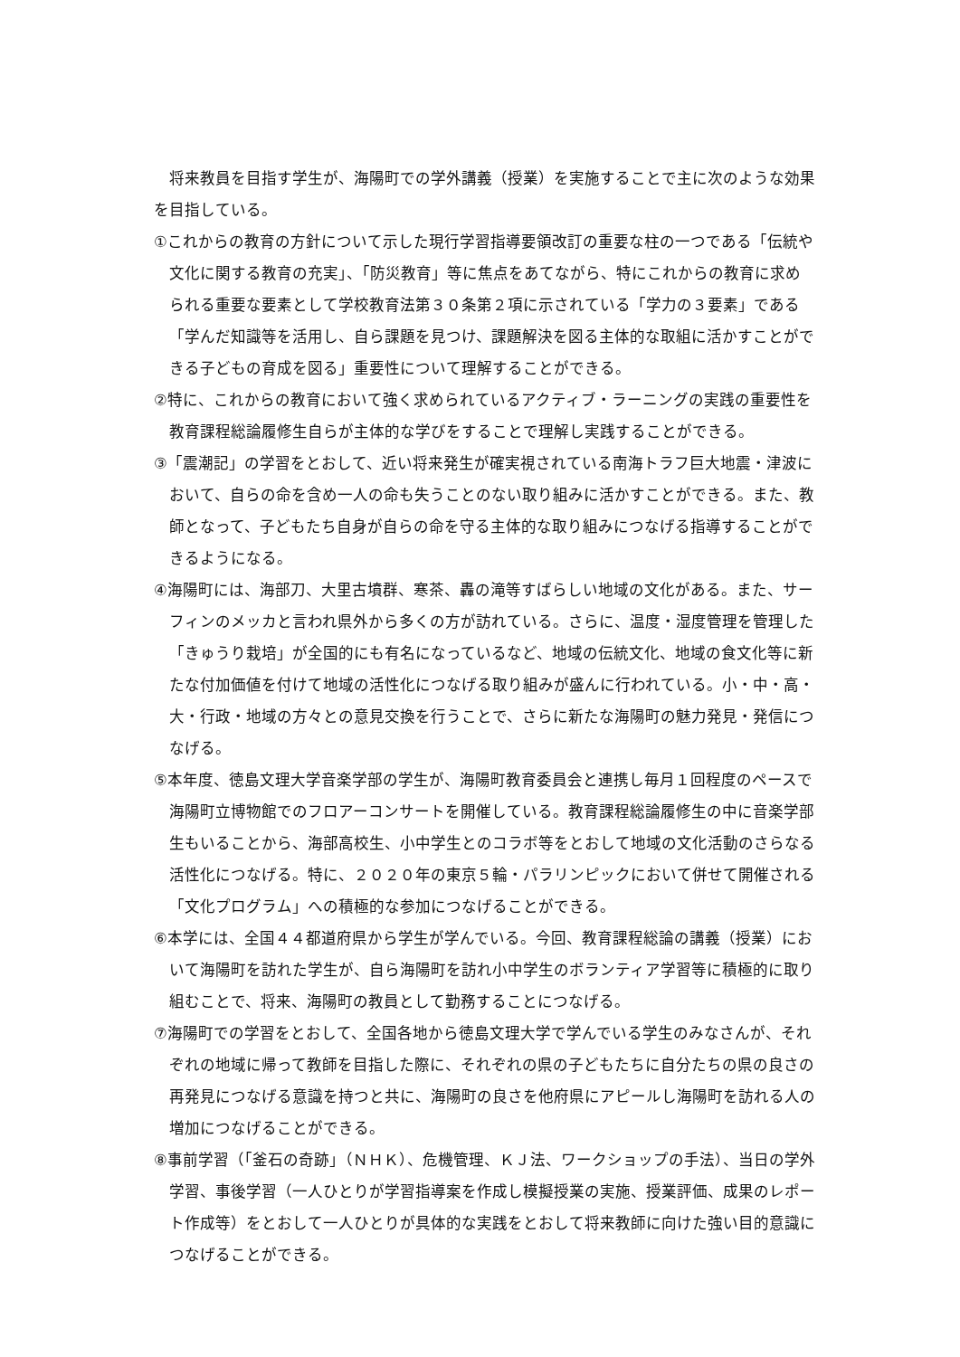将来教員を目指す学生が、海陽町での学外講義（授業）を実施することで主に次のような効果を目指している。
①これからの教育の方針について示した現行学習指導要領改訂の重要な柱の一つである「伝統や文化に関する教育の充実」、「防災教育」等に焦点をあてながら、特にこれからの教育に求められる重要な要素として学校教育法第３０条第２項に示されている「学力の３要素」である「学んだ知識等を活用し、自ら課題を見つけ、課題解決を図る主体的な取組に活かすことができる子どもの育成を図る」重要性について理解することができる。
②特に、これからの教育において強く求められているアクティブ・ラーニングの実践の重要性を教育課程総論履修生自らが主体的な学びをすることで理解し実践することができる。
③「震潮記」の学習をとおして、近い将来発生が確実視されている南海トラフ巨大地震・津波において、自らの命を含め一人の命も失うことのない取り組みに活かすことができる。また、教師となって、子どもたち自身が自らの命を守る主体的な取り組みにつなげる指導することができるようになる。
④海陽町には、海部刀、大里古墳群、寒茶、轟の滝等すばらしい地域の文化がある。また、サーフィンのメッカと言われ県外から多くの方が訪れている。さらに、温度・湿度管理を管理した「きゅうり栽培」が全国的にも有名になっているなど、地域の伝統文化、地域の食文化等に新たな付加価値を付けて地域の活性化につなげる取り組みが盛んに行われている。小・中・高・大・行政・地域の方々との意見交換を行うことで、さらに新たな海陽町の魅力発見・発信につなげる。
⑤本年度、徳島文理大学音楽学部の学生が、海陽町教育委員会と連携し毎月１回程度のペースで海陽町立博物館でのフロアーコンサートを開催している。教育課程総論履修生の中に音楽学部生もいることから、海部高校生、小中学生とのコラボ等をとおして地域の文化活動のさらなる活性化につなげる。特に、２０２０年の東京５輪・パラリンピックにおいて併せて開催される「文化プログラム」への積極的な参加につなげることができる。
⑥本学には、全国４４都道府県から学生が学んでいる。今回、教育課程総論の講義（授業）において海陽町を訪れた学生が、自ら海陽町を訪れ小中学生のボランティア学習等に積極的に取り組むことで、将来、海陽町の教員として勤務することにつなげる。
⑦海陽町での学習をとおして、全国各地から徳島文理大学で学んでいる学生のみなさんが、それぞれの地域に帰って教師を目指した際に、それぞれの県の子どもたちに自分たちの県の良さの再発見につなげる意識を持つと共に、海陽町の良さを他府県にアピールし海陽町を訪れる人の増加につなげることができる。
⑧事前学習（「釜石の奇跡」（ＮＨＫ）、危機管理、ＫＪ法、ワークショップの手法）、当日の学外学習、事後学習（一人ひとりが学習指導案を作成し模擬授業の実施、授業評価、成果のレポート作成等）をとおして一人ひとりが具体的な実践をとおして将来教師に向けた強い目的意識につなげることができる。